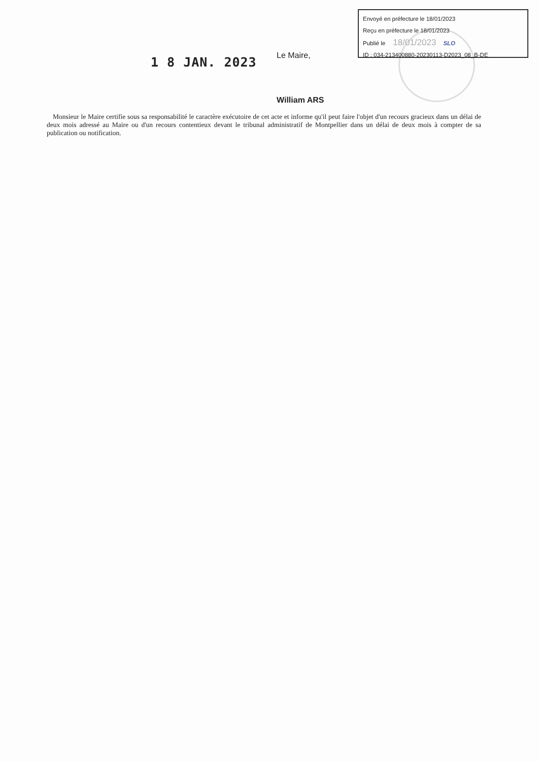Envoyé en préfecture le 18/01/2023
Reçu en préfecture le 18/01/2023
Publié le 18/01/2023 SLO
ID : 034-213400880-20230113-D2023_08_B-DE
1 8 JAN. 2023
Le Maire,
William ARS
Monsieur le Maire certifie sous sa responsabilité le caractère exécutoire de cet acte et informe qu'il peut faire l'objet d'un recours gracieux dans un délai de deux mois adressé au Maire ou d'un recours contentieux devant le tribunal administratif de Montpellier dans un délai de deux mois à compter de sa publication ou notification.